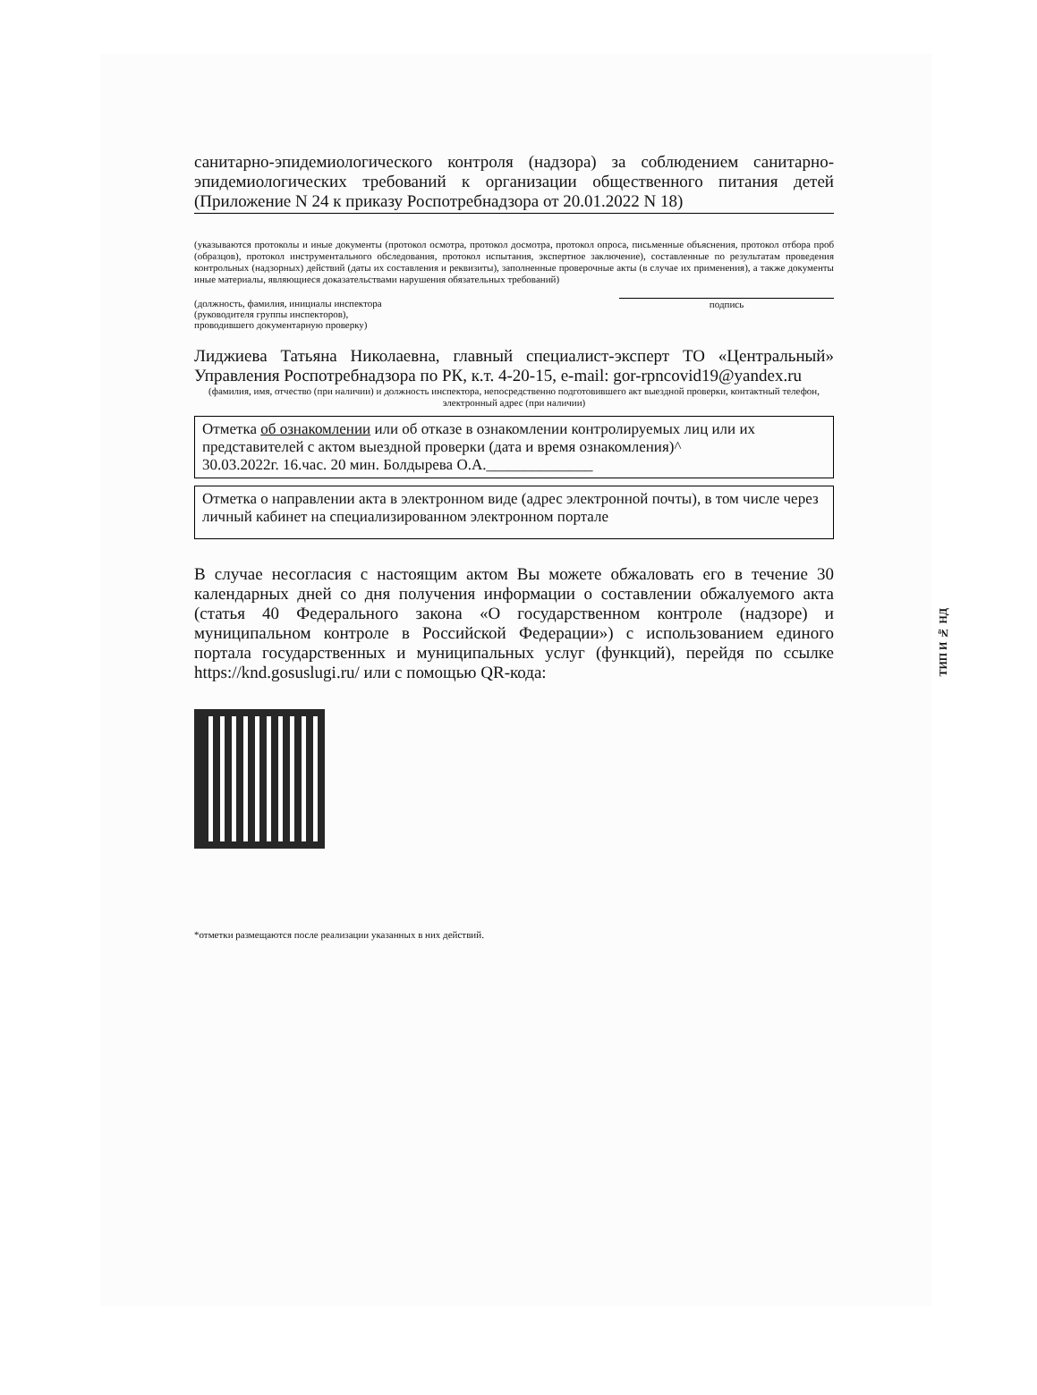санитарно-эпидемиологического контроля (надзора) за соблюдением санитарно-эпидемиологических требований к организации общественного питания детей (Приложение N 24 к приказу Роспотребнадзора от 20.01.2022 N 18)
(указываются протоколы и иные документы (протокол осмотра, протокол досмотра, протокол опроса, письменные объяснения, протокол отбора проб (образцов), протокол инструментального обследования, протокол испытания, экспертное заключение), составленные по результатам проведения контрольных (надзорных) действий (даты их составления и реквизиты), заполненные проверочные акты (в случае их применения), а также документы иные материалы, являющиеся доказательствами нарушения обязательных требований)
(должность, фамилия, инициалы инспектора
(руководителя группы инспекторов),
проводившего документарную проверку)
подпись
Лиджиева Татьяна Николаевна, главный специалист-эксперт ТО «Центральный» Управления Роспотребнадзора по РК, к.т. 4-20-15, e-mail: gor-rpncovid19@yandex.ru
(фамилия, имя, отчество (при наличии) и должность инспектора, непосредственно подготовившего акт выездной проверки, контактный телефон, электронный адрес (при наличии)
Отметка об ознакомлении или об отказе в ознакомлении контролируемых лиц или их представителей с актом выездной проверки (дата и время ознакомления)^
30.03.2022г. 16.час. 20 мин. Болдырева О.А.______________
Отметка о направлении акта в электронном виде (адрес электронной почты), в том числе через личный кабинет на специализированном электронном портале
В случае несогласия с настоящим актом Вы можете обжаловать его в течение 30 календарных дней со дня получения информации о составлении обжалуемого акта (статья 40 Федерального закона «О государственном контроле (надзоре) и муниципальном контроле в Российской Федерации») с использованием единого портала государственных и муниципальных услуг (функций), перейдя по ссылке https://knd.gosuslugi.ru/ или с помощью QR-кода:
*отметки размещаются после реализации указанных в них действий.
ТИП И № НД